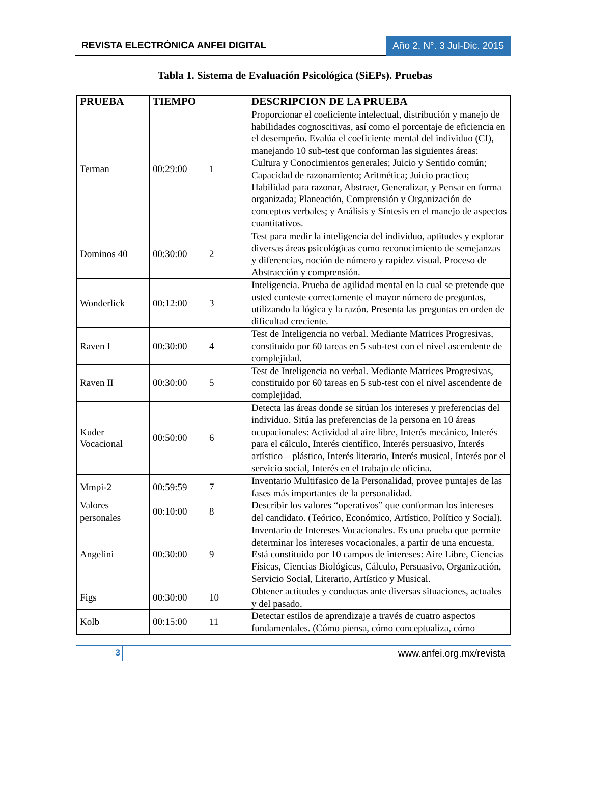REVISTA ELECTRÓNICA ANFEI DIGITAL
Año 2, N°. 3 Jul-Dic. 2015
Tabla 1. Sistema de Evaluación Psicológica (SiEPs). Pruebas
| PRUEBA | TIEMPO | | DESCRIPCION DE LA PRUEBA |
| --- | --- | --- | --- |
| Terman | 00:29:00 | 1 | Proporcionar el coeficiente intelectual, distribución y manejo de habilidades cognoscitivas, así como el porcentaje de eficiencia en el desempeño. Evalúa el coeficiente mental del individuo (CI), manejando 10 sub-test que conforman las siguientes áreas: Cultura y Conocimientos generales; Juicio y Sentido común; Capacidad de razonamiento; Aritmética; Juicio practico; Habilidad para razonar, Abstraer, Generalizar, y Pensar en forma organizada; Planeación, Comprensión y Organización de conceptos verbales; y Análisis y Síntesis en el manejo de aspectos cuantitativos. |
| Dominos 40 | 00:30:00 | 2 | Test para medir la inteligencia del individuo, aptitudes y explorar diversas áreas psicológicas como reconocimiento de semejanzas y diferencias, noción de número y rapidez visual. Proceso de Abstracción y comprensión. |
| Wonderlick | 00:12:00 | 3 | Inteligencia. Prueba de agilidad mental en la cual se pretende que usted conteste correctamente el mayor número de preguntas, utilizando la lógica y la razón. Presenta las preguntas en orden de dificultad creciente. |
| Raven I | 00:30:00 | 4 | Test de Inteligencia no verbal. Mediante Matrices Progresivas, constituido por 60 tareas en 5 sub-test con el nivel ascendente de complejidad. |
| Raven II | 00:30:00 | 5 | Test de Inteligencia no verbal. Mediante Matrices Progresivas, constituido por 60 tareas en 5 sub-test con el nivel ascendente de complejidad. |
| Kuder Vocacional | 00:50:00 | 6 | Detecta las áreas donde se sitúan los intereses y preferencias del individuo. Sitúa las preferencias de la persona en 10 áreas ocupacionales: Actividad al aire libre, Interés mecánico, Interés para el cálculo, Interés científico, Interés persuasivo, Interés artístico – plástico, Interés literario, Interés musical, Interés por el servicio social, Interés en el trabajo de oficina. |
| Mmpi-2 | 00:59:59 | 7 | Inventario Multifasico de la Personalidad, provee puntajes de las fases más importantes de la personalidad. |
| Valores personales | 00:10:00 | 8 | Describir los valores “operativos” que conforman los intereses del candidato. (Teórico, Económico, Artístico, Político y Social). |
| Angelini | 00:30:00 | 9 | Inventario de Intereses Vocacionales. Es una prueba que permite determinar los intereses vocacionales, a partir de una encuesta. Está constituido por 10 campos de intereses: Aire Libre, Ciencias Físicas, Ciencias Biológicas, Cálculo, Persuasivo, Organización, Servicio Social, Literario, Artístico y Musical. |
| Figs | 00:30:00 | 10 | Obtener actitudes y conductas ante diversas situaciones, actuales y del pasado. |
| Kolb | 00:15:00 | 11 | Detectar estilos de aprendizaje a través de cuatro aspectos fundamentales. (Cómo piensa, cómo conceptualiza, cómo |
3 www.anfei.org.mx/revista